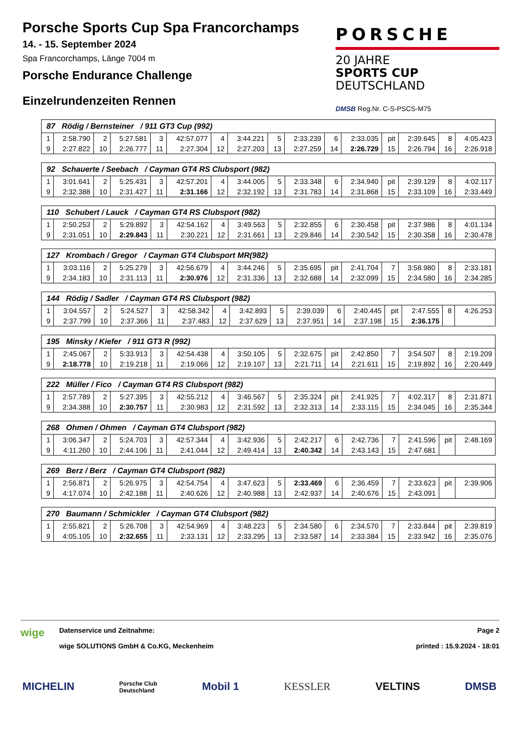Porsche Sports Cup Spa Francorchamps
14. - 15. September 2024
Spa Francorchamps, Länge 7004 m
Porsche Endurance Challenge
Einzelrundenzeiten Rennen
PORSCHE
20 JAHRE
SPORTS CUP
DEUTSCHLAND
DMSB Reg.Nr. C-S-PSCS-M75
| 87 Rödig / Bernsteiner / 911 GT3 Cup (992) | | | | | | | | | | | | | | | |
| 1 | 2:58.790 | 2 | 5:27.581 | 3 | 42:57.077 | 4 | 3:44.221 | 5 | 2:33.239 | 6 | 2:33.035 | pit | 2:39.645 | 8 | 4:05.423 |
| 9 | 2:27.822 | 10 | 2:26.777 | 11 | 2:27.304 | 12 | 2:27.203 | 13 | 2:27.259 | 14 | 2:26.729 | 15 | 2:26.794 | 16 | 2:26.918 |
| 92 Schauerte / Seebach / Cayman GT4 RS Clubsport (982) | | | | | | | | | | | | | | | |
| 1 | 3:01.641 | 2 | 5:25.431 | 3 | 42:57.201 | 4 | 3:44.005 | 5 | 2:33.348 | 6 | 2:34.940 | pit | 2:39.129 | 8 | 4:02.117 |
| 9 | 2:32.388 | 10 | 2:31.427 | 11 | 2:31.166 | 12 | 2:32.192 | 13 | 2:31.783 | 14 | 2:31.868 | 15 | 2:33.109 | 16 | 2:33.449 |
| 110 Schubert / Lauck / Cayman GT4 RS Clubsport (982) | | | | | | | | | | | | | | | |
| 1 | 2:50.253 | 2 | 5:29.892 | 3 | 42:54.162 | 4 | 3:49.563 | 5 | 2:32.855 | 6 | 2:30.458 | pit | 2:37.986 | 8 | 4:01.134 |
| 9 | 2:31.051 | 10 | 2:29.843 | 11 | 2:30.221 | 12 | 2:31.661 | 13 | 2:29.846 | 14 | 2:30.542 | 15 | 2:30.358 | 16 | 2:30.478 |
| 127 Krombach / Gregor / Cayman GT4 Clubsport MR(982) | | | | | | | | | | | | | | | |
| 1 | 3:03.116 | 2 | 5:25.279 | 3 | 42:56.679 | 4 | 3:44.246 | 5 | 2:35.695 | pit | 2:41.704 | 7 | 3:58.980 | 8 | 2:33.181 |
| 9 | 2:34.183 | 10 | 2:31.113 | 11 | 2:30.976 | 12 | 2:31.336 | 13 | 2:32.688 | 14 | 2:32.099 | 15 | 2:34.580 | 16 | 2:34.285 |
| 144 Rödig / Sadler / Cayman GT4 RS Clubsport (982) | | | | | | | | | | | | | | | |
| 1 | 3:04.557 | 2 | 5:24.527 | 3 | 42:58.342 | 4 | 3:42.893 | 5 | 2:39.039 | 6 | 2:40.445 | pit | 2:47.555 | 8 | 4:26.253 |
| 9 | 2:37.799 | 10 | 2:37.366 | 11 | 2:37.483 | 12 | 2:37.629 | 13 | 2:37.951 | 14 | 2:37.198 | 15 | 2:36.175 | | |
| 195 Minsky / Kiefer / 911 GT3 R (992) | | | | | | | | | | | | | | | |
| 1 | 2:45.067 | 2 | 5:33.913 | 3 | 42:54.438 | 4 | 3:50.105 | 5 | 2:32.675 | pit | 2:42.850 | 7 | 3:54.507 | 8 | 2:19.209 |
| 9 | 2:18.778 | 10 | 2:19.218 | 11 | 2:19.066 | 12 | 2:19.107 | 13 | 2:21.711 | 14 | 2:21.611 | 15 | 2:19.892 | 16 | 2:20.449 |
| 222 Müller / Fico / Cayman GT4 RS Clubsport (982) | | | | | | | | | | | | | | | |
| 1 | 2:57.789 | 2 | 5:27.395 | 3 | 42:55.212 | 4 | 3:46.567 | 5 | 2:35.324 | pit | 2:41.925 | 7 | 4:02.317 | 8 | 2:31.871 |
| 9 | 2:34.388 | 10 | 2:30.757 | 11 | 2:30.983 | 12 | 2:31.592 | 13 | 2:32.313 | 14 | 2:33.115 | 15 | 2:34.045 | 16 | 2:35.344 |
| 268 Ohmen / Ohmen / Cayman GT4 Clubsport (982) | | | | | | | | | | | | | | | |
| 1 | 3:06.347 | 2 | 5:24.703 | 3 | 42:57.344 | 4 | 3:42.936 | 5 | 2:42.217 | 6 | 2:42.736 | 7 | 2:41.596 | pit | 2:48.169 |
| 9 | 4:11.260 | 10 | 2:44.106 | 11 | 2:41.044 | 12 | 2:49.414 | 13 | 2:40.342 | 14 | 2:43.143 | 15 | 2:47.681 | | |
| 269 Berz / Berz / Cayman GT4 Clubsport (982) | | | | | | | | | | | | | | | |
| 1 | 2:56.871 | 2 | 5:26.975 | 3 | 42:54.754 | 4 | 3:47.623 | 5 | 2:33.469 | 6 | 2:36.459 | 7 | 2:33.623 | pit | 2:39.906 |
| 9 | 4:17.074 | 10 | 2:42.188 | 11 | 2:40.626 | 12 | 2:40.988 | 13 | 2:42.937 | 14 | 2:40.676 | 15 | 2:43.091 | | |
| 270 Baumann / Schmickler / Cayman GT4 Clubsport (982) | | | | | | | | | | | | | | | |
| 1 | 2:55.821 | 2 | 5:26.708 | 3 | 42:54.969 | 4 | 3:48.223 | 5 | 2:34.580 | 6 | 2:34.570 | 7 | 2:33.844 | pit | 2:39.819 |
| 9 | 4:05.105 | 10 | 2:32.655 | 11 | 2:33.131 | 12 | 2:33.295 | 13 | 2:33.587 | 14 | 2:33.384 | 15 | 2:33.942 | 16 | 2:35.076 |
wige
Datenservice und Zeitnahme:
wige SOLUTIONS GmbH & Co.KG, Meckenheim
Page 2
printed : 15.9.2024 - 18:01
MICHELIN Porsche Club
Deutschland Mobil 1 KESSLER VELTINS DMSB